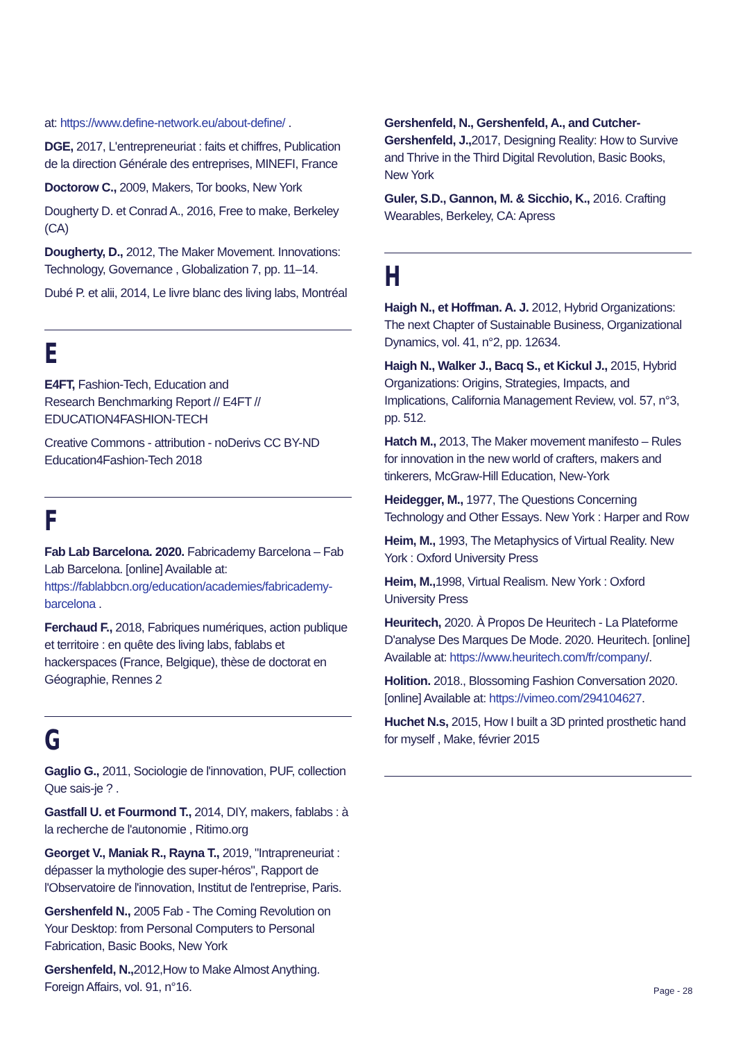at: https://www.define-network.eu/about-define/ .
DGE, 2017, L'entrepreneuriat : faits et chiffres, Publication de la direction Générale des entreprises, MINEFI, France
Doctorow C., 2009, Makers, Tor books, New York
Dougherty D. et Conrad A., 2016, Free to make, Berkeley (CA)
Dougherty, D., 2012, The Maker Movement. Innovations: Technology, Governance , Globalization 7, pp. 11–14.
Dubé P. et alii, 2014, Le livre blanc des living labs, Montréal
E
E4FT, Fashion-Tech, Education and
Research Benchmarking Report // E4FT //
EDUCATION4FASHION-TECH
Creative Commons - attribution - noDerivs CC BY-ND Education4Fashion-Tech 2018
F
Fab Lab Barcelona. 2020. Fabricademy Barcelona – Fab Lab Barcelona. [online] Available at: https://fablabbcn.org/education/academies/fabricademy-barcelona .
Ferchaud F., 2018, Fabriques numériques, action publique et territoire : en quête des living labs, fablabs et hackerspaces (France, Belgique), thèse de doctorat en Géographie, Rennes 2
G
Gaglio G., 2011, Sociologie de l'innovation, PUF, collection Que sais-je ? .
Gastfall U. et Fourmond T., 2014, DIY, makers, fablabs : à la recherche de l'autonomie , Ritimo.org
Georget V., Maniak R., Rayna T., 2019, "Intrapreneuriat : dépasser la mythologie des super-héros", Rapport de l'Observatoire de l'innovation, Institut de l'entreprise, Paris.
Gershenfeld N., 2005 Fab - The Coming Revolution on Your Desktop: from Personal Computers to Personal Fabrication, Basic Books, New York
Gershenfeld, N., 2012,How to Make Almost Anything. Foreign Affairs, vol. 91, n°16.
Gershenfeld, N., Gershenfeld, A., and Cutcher-Gershenfeld, J., 2017, Designing Reality: How to Survive and Thrive in the Third Digital Revolution, Basic Books, New York
Guler, S.D., Gannon, M. & Sicchio, K., 2016. Crafting Wearables, Berkeley, CA: Apress
H
Haigh N., et Hoffman. A. J. 2012, Hybrid Organizations: The next Chapter of Sustainable Business, Organizational Dynamics, vol. 41, n°2, pp. 12634.
Haigh N., Walker J., Bacq S., et Kickul J., 2015, Hybrid Organizations: Origins, Strategies, Impacts, and Implications, California Management Review, vol. 57, n°3, pp. 512.
Hatch M., 2013, The Maker movement manifesto – Rules for innovation in the new world of crafters, makers and tinkerers, McGraw-Hill Education, New-York
Heidegger, M., 1977, The Questions Concerning Technology and Other Essays. New York : Harper and Row
Heim, M., 1993, The Metaphysics of Virtual Reality. New York : Oxford University Press
Heim, M., 1998, Virtual Realism. New York : Oxford University Press
Heuritech, 2020. À Propos De Heuritech - La Plateforme D'analyse Des Marques De Mode. 2020. Heuritech. [online] Available at: https://www.heuritech.com/fr/company/.
Holition. 2018., Blossoming Fashion Conversation 2020. [online] Available at: https://vimeo.com/294104627.
Huchet N.s, 2015, How I built a 3D printed prosthetic hand for myself , Make, février 2015
Page - 28